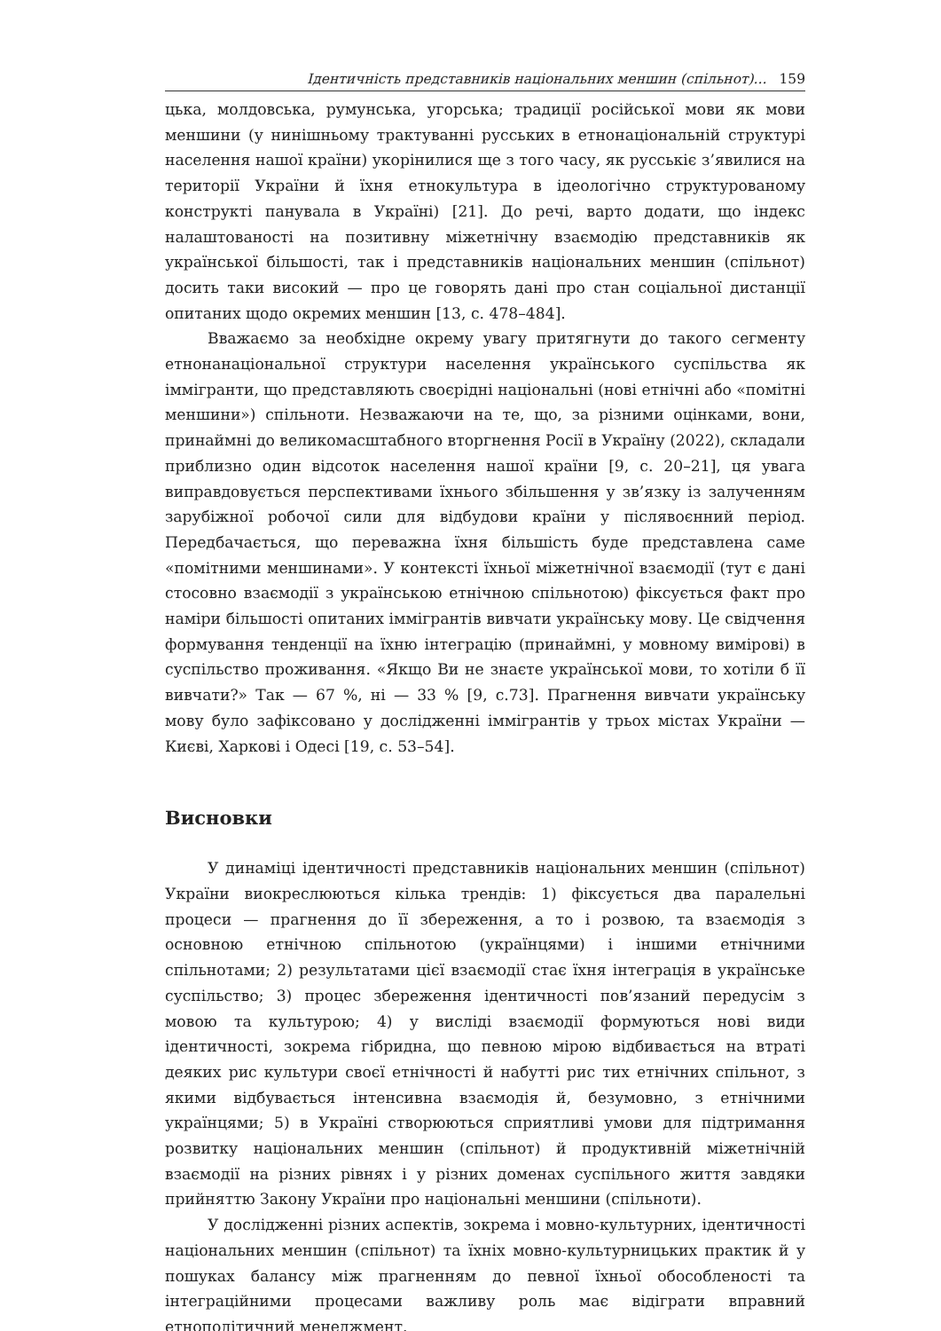Ідентичність представників національних меншин (спільнот)... 159
цька, молдовська, румунська, угорська; традиції російської мови як мови меншини (у нинішньому трактуванні русських в етнонаціональній структурі населення нашої країни) укорінилися ще з того часу, як русськіє з’явилися на території України й їхня етнокультура в ідеологічно структурованому конструкті панувала в Україні) [21]. До речі, варто додати, що індекс налаштованості на позитивну міжетнічну взаємодію представників як української більшості, так і представників національних меншин (спільнот) досить таки високий — про це говорять дані про стан соціальної дистанції опитаних щодо окремих меншин [13, с. 478–484].
Вважаємо за необхідне окрему увагу притягнути до такого сегменту етнонанаціональної структури населення українського суспільства як іммігранти, що представляють своєрідні національні (нові етнічні або «помітні меншини») спільноти. Незважаючи на те, що, за різними оцінками, вони, принаймні до великомасштабного вторгнення Росії в Україну (2022), складали приблизно один відсоток населення нашої країни [9, с. 20–21], ця увага виправдовується перспективами їхнього збільшення у зв’язку із залученням зарубіжної робочої сили для відбудови країни у післявоєнний період. Передбачається, що переважна їхня більшість буде представлена саме «помітними меншинами». У контексті їхньої міжетнічної взаємодії (тут є дані стосовно взаємодії з українською етнічною спільнотою) фіксується факт про наміри більшості опитаних іммігрантів вивчати українську мову. Це свідчення формування тенденції на їхню інтеграцію (принаймні, у мовному вимірові) в суспільство проживання. «Якщо Ви не знаєте української мови, то хотіли б її вивчати?» Так — 67 %, ні — 33 % [9, с.73]. Прагнення вивчати українську мову було зафіксовано у дослідженні іммігрантів у трьох містах України — Києві, Харкові і Одесі [19, с. 53–54].
Висновки
У динаміці ідентичності представників національних меншин (спільнот) України виокреслюються кілька трендів: 1) фіксується два паралельні процеси — прагнення до її збереження, а то і розвою, та взаємодія з основною етнічною спільнотою (українцями) і іншими етнічними спільнотами; 2) результатами цієї взаємодії стає їхня інтеграція в українське суспільство; 3) процес збереження ідентичності пов’язаний передусім з мовою та культурою; 4) у висліді взаємодії формуються нові види ідентичності, зокрема гібридна, що певною мірою відбивається на втраті деяких рис культури своєї етнічності й набутті рис тих етнічних спільнот, з якими відбувається інтенсивна взаємодія й, безумовно, з етнічними українцями; 5) в Україні створюються сприятливі умови для підтримання розвитку національних меншин (спільнот) й продуктивній міжетнічній взаємодії на різних рівнях і у різних доменах суспільного життя завдяки прийняттю Закону України про національні меншини (спільноти).
У дослідженні різних аспектів, зокрема і мовно-культурних, ідентичності національних меншин (спільнот) та їхніх мовно-культурницьких практик й у пошуках балансу між прагненням до певної їхньої обособленості та інтеграційними процесами важливу роль має відіграти вправний етнополітичний менеджмент.